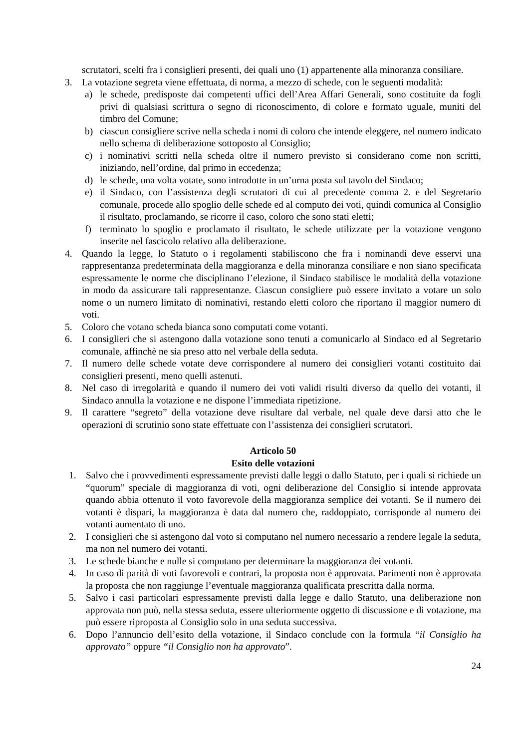scrutatori, scelti fra i consiglieri presenti, dei quali uno (1) appartenente alla minoranza consiliare.
3. La votazione segreta viene effettuata, di norma, a mezzo di schede, con le seguenti modalità:
a) le schede, predisposte dai competenti uffici dell’Area Affari Generali, sono costituite da fogli privi di qualsiasi scrittura o segno di riconoscimento, di colore e formato uguale, muniti del timbro del Comune;
b) ciascun consigliere scrive nella scheda i nomi di coloro che intende eleggere, nel numero indicato nello schema di deliberazione sottoposto al Consiglio;
c) i nominativi scritti nella scheda oltre il numero previsto si considerano come non scritti, iniziando, nell’ordine, dal primo in eccedenza;
d) le schede, una volta votate, sono introdotte in un’urna posta sul tavolo del Sindaco;
e) il Sindaco, con l’assistenza degli scrutatori di cui al precedente comma 2. e del Segretario comunale, procede allo spoglio delle schede ed al computo dei voti, quindi comunica al Consiglio il risultato, proclamando, se ricorre il caso, coloro che sono stati eletti;
f) terminato lo spoglio e proclamato il risultato, le schede utilizzate per la votazione vengono inserite nel fascicolo relativo alla deliberazione.
4. Quando la legge, lo Statuto o i regolamenti stabiliscono che fra i nominandi deve esservi una rappresentanza predeterminata della maggioranza e della minoranza consiliare e non siano specificata espressamente le norme che disciplinano l’elezione, il Sindaco stabilisce le modalità della votazione in modo da assicurare tali rappresentanze. Ciascun consigliere può essere invitato a votare un solo nome o un numero limitato di nominativi, restando eletti coloro che riportano il maggior numero di voti.
5. Coloro che votano scheda bianca sono computati come votanti.
6. I consiglieri che si astengono dalla votazione sono tenuti a comunicarlo al Sindaco ed al Segretario comunale, affinchè ne sia preso atto nel verbale della seduta.
7. Il numero delle schede votate deve corrispondere al numero dei consiglieri votanti costituito dai consiglieri presenti, meno quelli astenuti.
8. Nel caso di irregolarità e quando il numero dei voti validi risulti diverso da quello dei votanti, il Sindaco annulla la votazione e ne dispone l’immediata ripetizione.
9. Il carattere “segreto” della votazione deve risultare dal verbale, nel quale deve darsi atto che le operazioni di scrutinio sono state effettuate con l’assistenza dei consiglieri scrutatori.
Articolo 50
Esito delle votazioni
1. Salvo che i provvedimenti espressamente previsti dalle leggi o dallo Statuto, per i quali si richiede un “quorum” speciale di maggioranza di voti, ogni deliberazione del Consiglio si intende approvata quando abbia ottenuto il voto favorevole della maggioranza semplice dei votanti. Se il numero dei votanti è dispari, la maggioranza è data dal numero che, raddoppiato, corrisponde al numero dei votanti aumentato di uno.
2. I consiglieri che si astengono dal voto si computano nel numero necessario a rendere legale la seduta, ma non nel numero dei votanti.
3. Le schede bianche e nulle si computano per determinare la maggioranza dei votanti.
4. In caso di parità di voti favorevoli e contrari, la proposta non è approvata. Parimenti non è approvata la proposta che non raggiunge l’eventuale maggioranza qualificata prescritta dalla norma.
5. Salvo i casi particolari espressamente previsti dalla legge e dallo Statuto, una deliberazione non approvata non può, nella stessa seduta, essere ulteriormente oggetto di discussione e di votazione, ma può essere riproposta al Consiglio solo in una seduta successiva.
6. Dopo l’annuncio dell’esito della votazione, il Sindaco conclude con la formula “il Consiglio ha approvato” oppure “il Consiglio non ha approvato”.
24